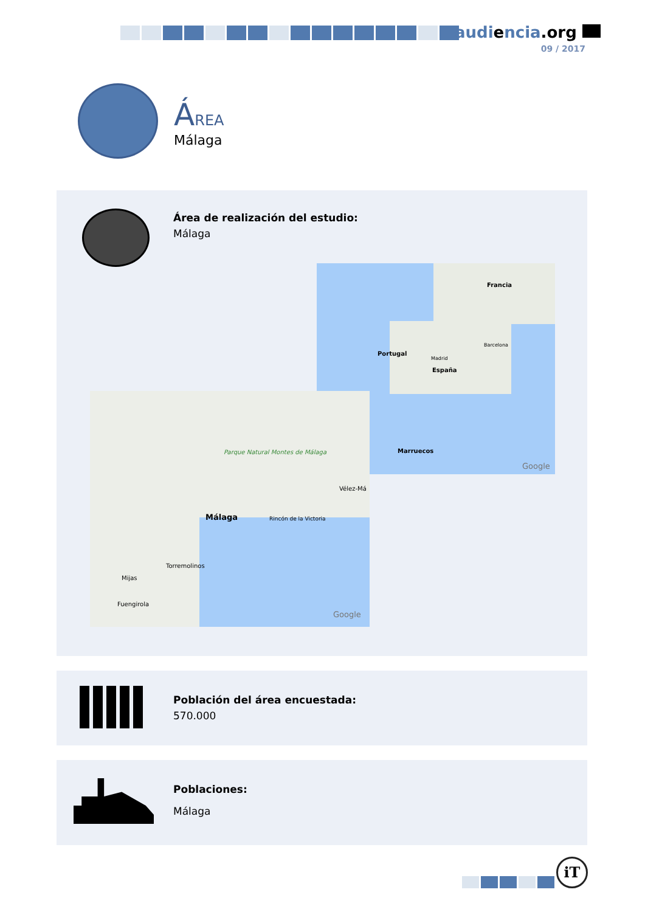audiencia.org
09 / 2017
ÁREA
Málaga
Área de realización del estudio:
Málaga
Francia
Portugal
Madrid
Barcelona
España
Marruecos
Google
Málaga
Parque Natural Montes de Málaga
Torremolinos
Mijas
Fuengirola
Rincón de la Victoria
Vélez-Má
Google
Población del área encuestada:
570.000
Poblaciones:
Málaga
iT